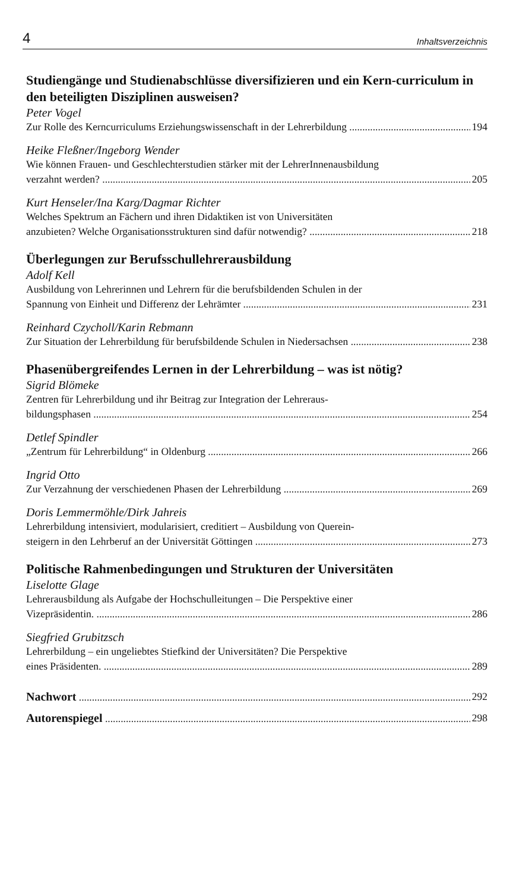4 Inhaltsverzeichnis
Studiengänge und Studienabschlüsse diversifizieren und ein Kern-curriculum in den beteiligten Disziplinen ausweisen?
Peter Vogel
Zur Rolle des Kerncurriculums Erziehungswissenschaft in der Lehrerbildung 194
Heike Fleßner/Ingeborg Wender
Wie können Frauen- und Geschlechterstudien stärker mit der LehrerInnenausbildung
verzahnt werden? 205
Kurt Henseler/Ina Karg/Dagmar Richter
Welches Spektrum an Fächern und ihren Didaktiken ist von Universitäten
anzubieten? Welche Organisationsstrukturen sind dafür notwendig? 218
Überlegungen zur Berufsschullehrerausbildung
Adolf Kell
Ausbildung von Lehrerinnen und Lehrern für die berufsbildenden Schulen in der
Spannung von Einheit und Differenz der Lehrämter 231
Reinhard Czycholl/Karin Rebmann
Zur Situation der Lehrerbildung für berufsbildende Schulen in Niedersachsen 238
Phasenübergreifendes Lernen in der Lehrerbildung – was ist nötig?
Sigrid Blömeke
Zentren für Lehrerbildung und ihr Beitrag zur Integration der Lehreraus-
bildungsphasen 254
Detlef Spindler
„Zentrum für Lehrerbildung“ in Oldenburg 266
Ingrid Otto
Zur Verzahnung der verschiedenen Phasen der Lehrerbildung 269
Doris Lemmermöhle/Dirk Jahreis
Lehrerbildung intensiviert, modularisiert, creditiert – Ausbildung von Querein-
steigern in den Lehrberuf an der Universität Göttingen 273
Politische Rahmenbedingungen und Strukturen der Universitäten
Liselotte Glage
Lehrerausbildung als Aufgabe der Hochschulleitungen – Die Perspektive einer
Vizepräsidentin. 286
Siegfried Grubitzsch
Lehrerbildung – ein ungeliebtes Stiefkind der Universitäten? Die Perspektive
eines Präsidenten. 289
Nachwort 292
Autorenspiegel 298